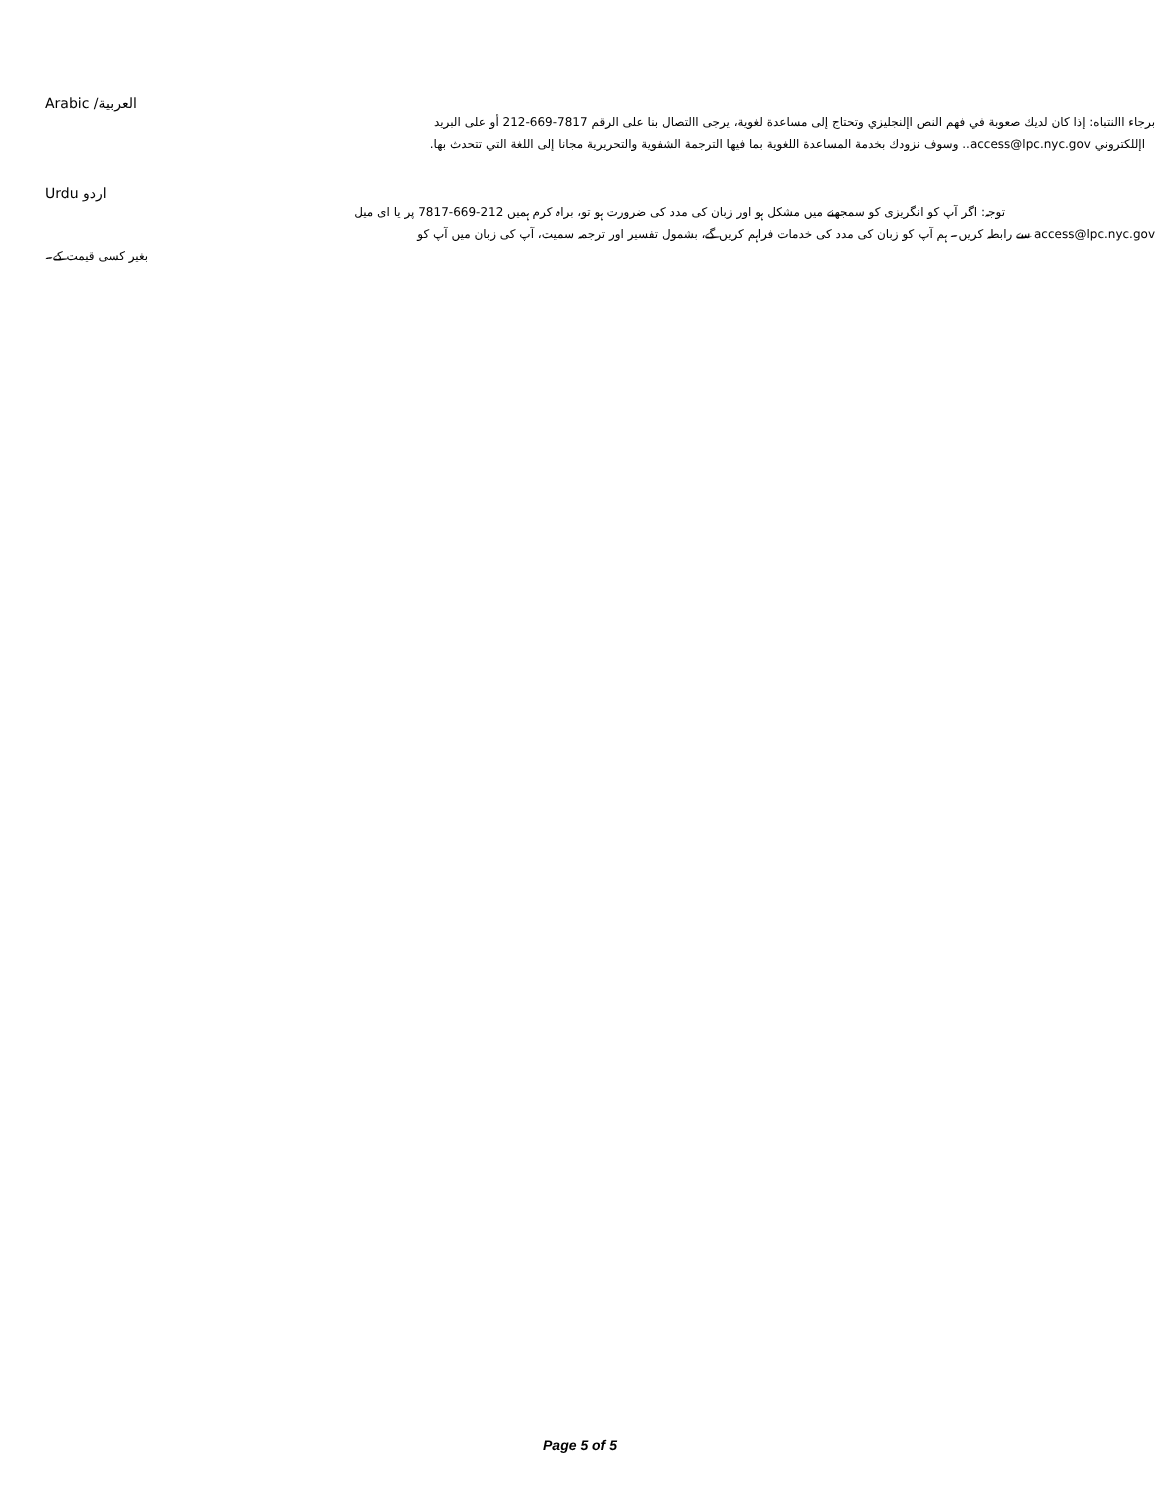Arabic /العربية
برجاء االنتباه: إذا كان لديك صعوبة في فهم النص اإلنجليزي وتحتاج إلى مساعدة لغوية، يرجى االتصال بنا على الرقم 7817-669-212 أو على البريد
اإللكتروني access@lpc.nyc.gov.. وسوف نزودك بخدمة المساعدة اللغوية بما فيها الترجمة الشفوية والتحريرية مجانا إلى اللغة التي تتحدث بها.
Urdu اردو
توجہ: اگر آپ کو انگریزی کو سمجھنے میں مشکل ہو اور زبان کی مدد کی ضرورت ہو تو، براہ کرم ہمیں 212-669-7817 پر یا ای میل
access@lpc.nyc.gov سے رابطہ کریں۔ ہم آپ کو زبان کی مدد کی خدمات فراہم کریں گے، بشمول تفسیر اور ترجمہ سمیت، آپ کی زبان میں آپ کو
بغیر کسی قیمت کے۔
Page 5 of 5